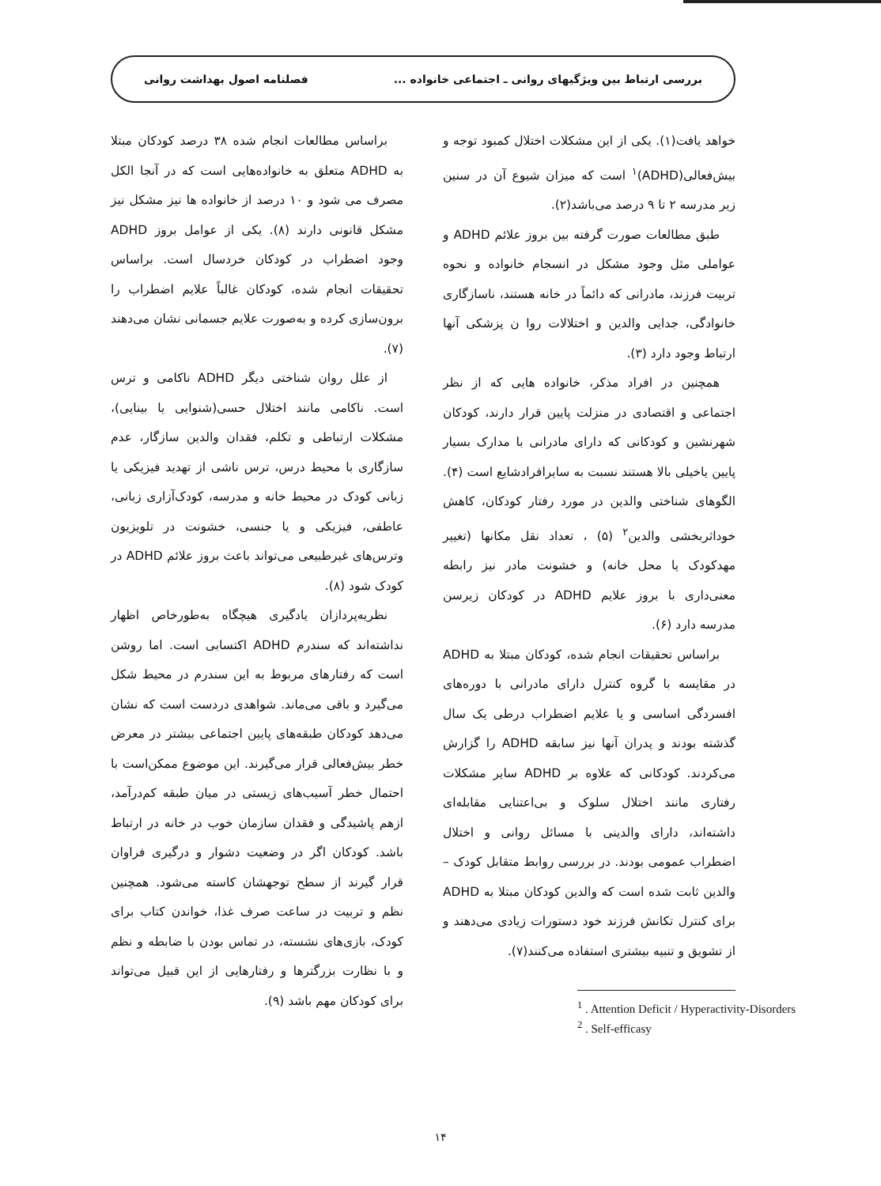بررسی ارتباط بین ویژگیهای روانی ـ اجتماعی خانواده ... فصلنامه اصول بهداشت روانی
خواهد یافت(۱). یکی از این مشکلات اختلال کمبود توجه و بیش‌فعالی(ADHD)<sup>۱</sup> است که میزان شیوع آن در سنین زیر مدرسه ۲ تا ۹ درصد می‌باشد(۲).
طبق مطالعات صورت گرفته بین بروز علائم ADHD و عواملی مثل وجود مشکل در انسجام خانواده و نحوه تربیت فرزند، مادرانی که دائماً در خانه هستند، ناسازگاری خانوادگی، جدایی والدین و اختلالات روا ن پزشکی آنها ارتباط وجود دارد (۳).
همچنین در افراد مذکر، خانواده هایی که از نظر اجتماعی و اقتصادی در منزلت پایین قرار دارند، کودکان شهرنشین و کودکانی که دارای مادرانی با مدارک بسیار پایین یاخیلی بالا هستند نسبت به سایرافرادشایع است (۴). الگوهای شناختی والدین در مورد رفتار کودکان، کاهش خوداثربخشی والدین<sup>۲</sup> (۵) ، تعداد نقل مکانها (تغییر مهدکودک یا محل خانه) و خشونت مادر نیز رابطه معنی‌داری با بروز علایم ADHD در کودکان زیرسن مدرسه دارد (۶).
براساس تحقیقات انجام شده، کودکان مبتلا به ADHD در مقایسه با گروه کنترل دارای مادرانی با دوره‌های افسردگی اساسی و یا علایم اضطراب درطی یک سال گذشته بودند و پدران آنها نیز سابقه ADHD را گزارش می‌کردند. کودکانی که علاوه بر ADHD سایر مشکلات رفتاری مانند اختلال سلوک و بی‌اعتنایی مقابله‌ای داشته‌اند، دارای والدینی با مسائل روانی و اختلال اضطراب عمومی بودند. در بررسی روابط متقابل کودک – والدین ثابت شده است که والدین کودکان مبتلا به ADHD برای کنترل تکانش فرزند خود دستورات زیادی می‌دهند و از تشویق و تنبیه بیشتری استفاده می‌کنند(۷).
<sup>1</sup> . Attention Deficit / Hyperactivity-Disorders
<sup>2</sup> . Self-efficasy
براساس مطالعات انجام شده ۳۸ درصد کودکان مبتلا به ADHD متعلق به خانواده‌هایی است که در آنجا الکل مصرف می شود و ۱۰ درصد از خانواده ها نیز مشکل نیز مشکل قانونی دارند (۸). یکی از عوامل بروز ADHD وجود اضطراب در کودکان خردسال است. براساس تحقیقات انجام شده، کودکان غالباً علایم اضطراب را برون‌سازی کرده و به‌صورت علایم جسمانی نشان می‌دهند (۷).
از علل روان شناختی دیگر ADHD ناکامی و ترس است. ناکامی مانند اختلال حسی(شنوایی یا بینایی)، مشکلات ارتباطی و تکلم، فقدان والدین سازگار، عدم سازگاری با محیط درس، ترس ناشی از تهدید فیزیکی یا زبانی کودک در محیط خانه و مدرسه، کودک‌آزاری زبانی، عاطفی، فیزیکی و یا جنسی، خشونت در تلویزیون وترس‌های غیرطبیعی می‌تواند باعث بروز علائم ADHD در کودک شود (۸).
نظریه‌پردازان یادگیری هیچگاه به‌طورخاص اظهار نداشته‌اند که سندرم ADHD اکتسابی است. اما روشن است که رفتارهای مربوط به این سندرم در محیط شکل می‌گیرد و باقی می‌ماند. شواهدی دردست است که نشان می‌دهد کودکان طبقه‌های پایین اجتماعی بیشتر در معرض خطر بیش‌فعالی قرار می‌گیرند. این موضوع ممکن‌است با احتمال خطر آسیب‌های زیستی در میان طبقه کم‌درآمد، ازهم پاشیدگی و فقدان سازمان خوب در خانه در ارتباط باشد. کودکان اگر در وضعیت دشوار و درگیری فراوان قرار گیرند از سطح توجهشان کاسته می‌شود. همچنین نظم و تربیت در ساعت صرف غذا، خواندن کتاب برای کودک، بازی‌های نشسته، در تماس بودن با ضابطه و نظم و با نظارت بزرگترها و رفتارهایی از این قبیل می‌تواند برای کودکان مهم باشد (۹).
۱۴